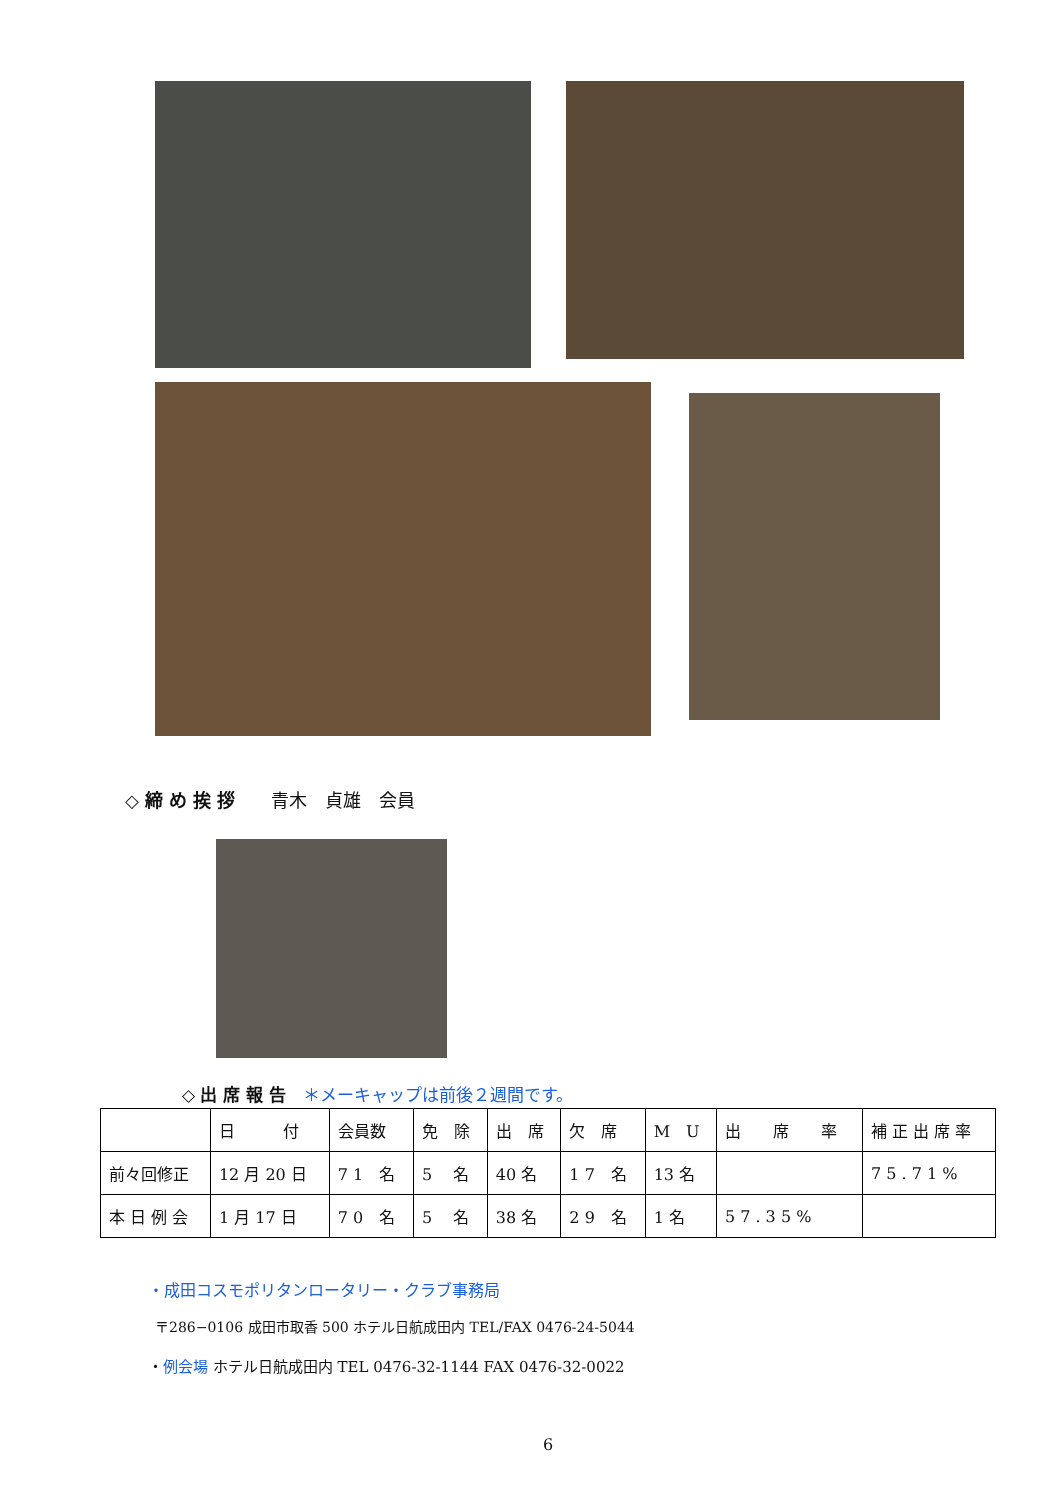◇ 締 め 挨 拶　　青木　貞雄　会員
◇ 出 席 報 告　＊メーキャップは前後２週間です。
| | 日 付 | 会員数 | 免 除 | 出 席 | 欠 席 | M U | 出 席 率 | 補 正 出 席 率 |
| 前々回修正 | 12 月 20 日 | 7 1 名 | 5 名 | 40 名 | 1 7 名 | 13 名 | | 7 5 . 7 1 % |
| 本 日 例 会 | 1 月 17 日 | 7 0 名 | 5 名 | 38 名 | 2 9 名 | 1 名 | 5 7 . 3 5 % | |
・成田コスモポリタンロータリー・クラブ事務局
〒286−0106 成田市取香 500 ホテル日航成田内 TEL/FAX 0476-24-5044
・例会場 ホテル日航成田内 TEL 0476-32-1144 FAX 0476-32-0022
6